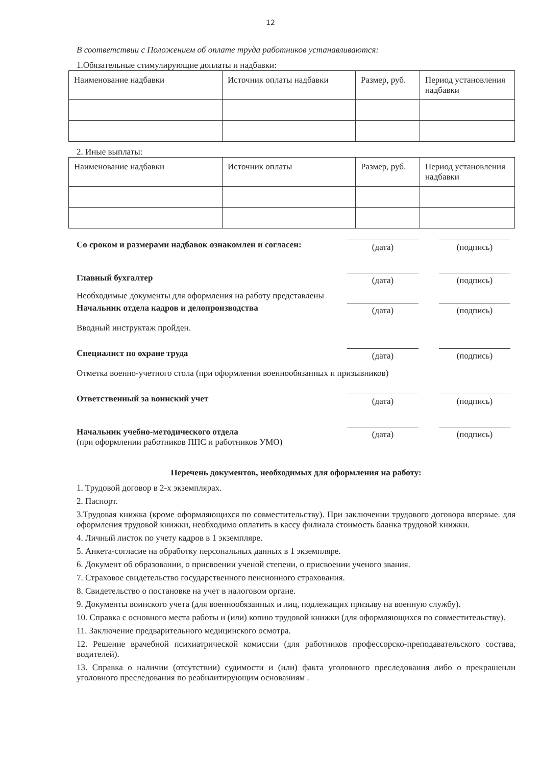12
В соответствии с Положением об оплате труда работников устанавливаются:
1.Обязательные стимулирующие доплаты и надбавки:
| Наименование надбавки | Источник оплаты надбавки | Размер, руб. | Период установления надбавки |
2. Иные выплаты:
| Наименование надбавки | Источник оплаты | Размер, руб. | Период установления надбавки |
Со сроком и размерами надбавок ознакомлен и согласен:
(дата) (подпись)
Главный бухгалтер
(дата) (подпись)
Необходимые документы для оформления на работу представлены
Начальник отдела кадров и делопроизводства
(дата) (подпись)
Вводный инструктаж пройден.
Специалист по охране труда
(дата) (подпись)
Отметка военно-учетного стола (при оформлении военнообязанных и призывников)
Ответственный за воинский учет
(дата) (подпись)
Начальник учебно-методического отдела
(при оформлении работников ППС и работников УМО)
(дата) (подпись)
Перечень документов, необходимых для оформления на работу:
1. Трудовой договор в 2-х экземплярах.
2. Паспорт.
3.Трудовая книжка (кроме оформляющихся по совместительству). При заключении трудового договора впервые. для оформления трудовой книжки, необходимо оплатить в кассу филиала стоимость бланка трудовой книжки.
4. Личный листок по учету кадров в 1 экземпляре.
5. Анкета-согласие на обработку персональных данных в 1 экземпляре.
6. Документ об образовании, о присвоении ученой степени, о присвоении ученого звания.
7. Страховое свидетельство государственного пенсионного страхования.
8. Свидетельство о постановке на учет в налоговом органе.
9. Документы воинского учета (для военнообязанных и лиц, подлежащих призыву на военную службу).
10. Справка с основного места работы и (или) копию трудовой книжки (для оформляющихся по совместительству).
11. Заключение предварительного медицинского осмотра.
12. Решение врачебной психиатрической комиссии (для работников профессорско-преподавательского состава, водителей).
13. Справка о наличии (отсутствии) судимости и (или) факта уголовного преследования либо о прекрашенли уголовного преследования по реабилитирующим основаниям .